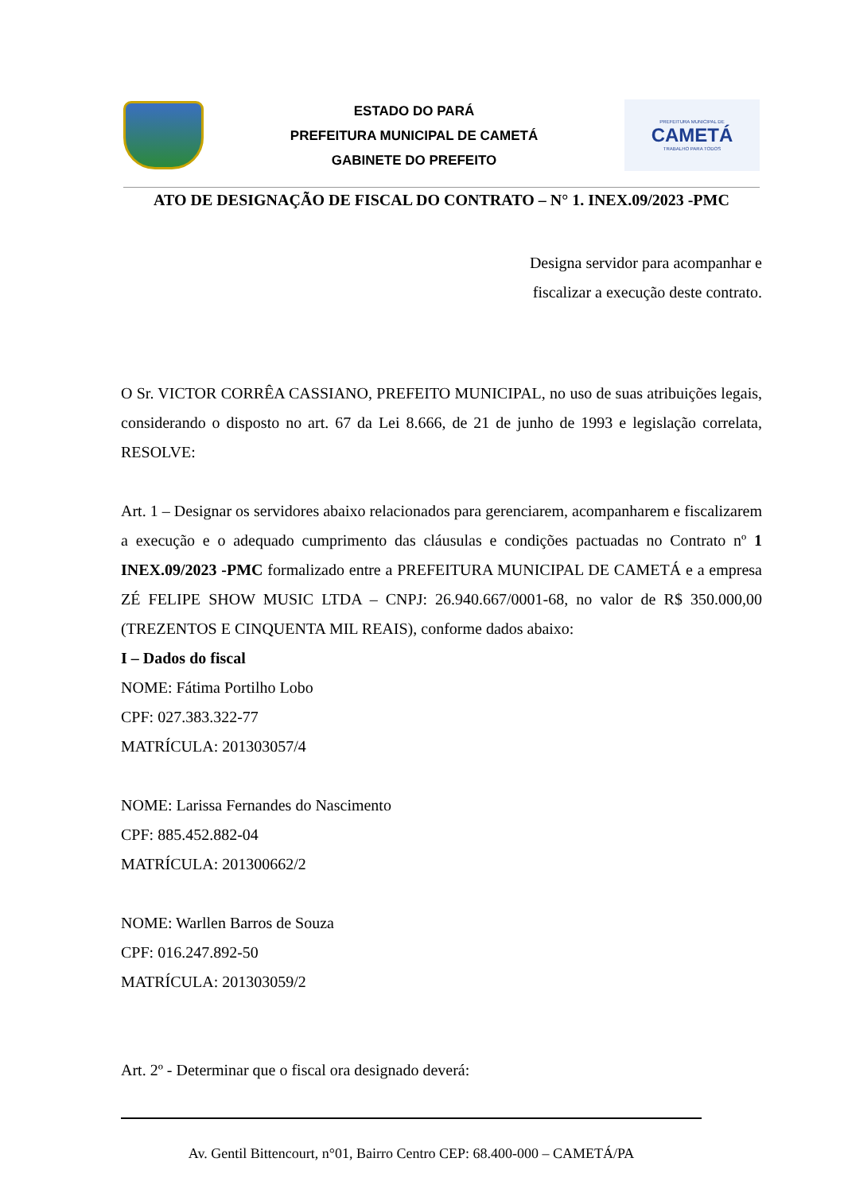ESTADO DO PARÁ
PREFEITURA MUNICIPAL DE CAMETÁ
GABINETE DO PREFEITO
PREFEITURA MUNICIPAL DE
CAMETÁ
TRABALHO PARA TODOS
ATO DE DESIGNAÇÃO DE FISCAL DO CONTRATO – N° 1. INEX.09/2023 -PMC
Designa servidor para acompanhar e
fiscalizar a execução deste contrato.
O Sr. VICTOR CORRÊA CASSIANO, PREFEITO MUNICIPAL, no uso de suas atribuições legais, considerando o disposto no art. 67 da Lei 8.666, de 21 de junho de 1993 e legislação correlata, RESOLVE:
Art. 1 – Designar os servidores abaixo relacionados para gerenciarem, acompanharem e fiscalizarem a execução e o adequado cumprimento das cláusulas e condições pactuadas no Contrato nº 1 INEX.09/2023 -PMC formalizado entre a PREFEITURA MUNICIPAL DE CAMETÁ e a empresa ZÉ FELIPE SHOW MUSIC LTDA – CNPJ: 26.940.667/0001-68, no valor de R$ 350.000,00 (TREZENTOS E CINQUENTA MIL REAIS), conforme dados abaixo:
I – Dados do fiscal
NOME: Fátima Portilho Lobo
CPF: 027.383.322-77
MATRÍCULA: 201303057/4
NOME: Larissa Fernandes do Nascimento
CPF: 885.452.882-04
MATRÍCULA: 201300662/2
NOME: Warllen Barros de Souza
CPF: 016.247.892-50
MATRÍCULA: 201303059/2
Art. 2º - Determinar que o fiscal ora designado deverá:
Av. Gentil Bittencourt, n°01, Bairro Centro CEP: 68.400-000 – CAMETÁ/PA